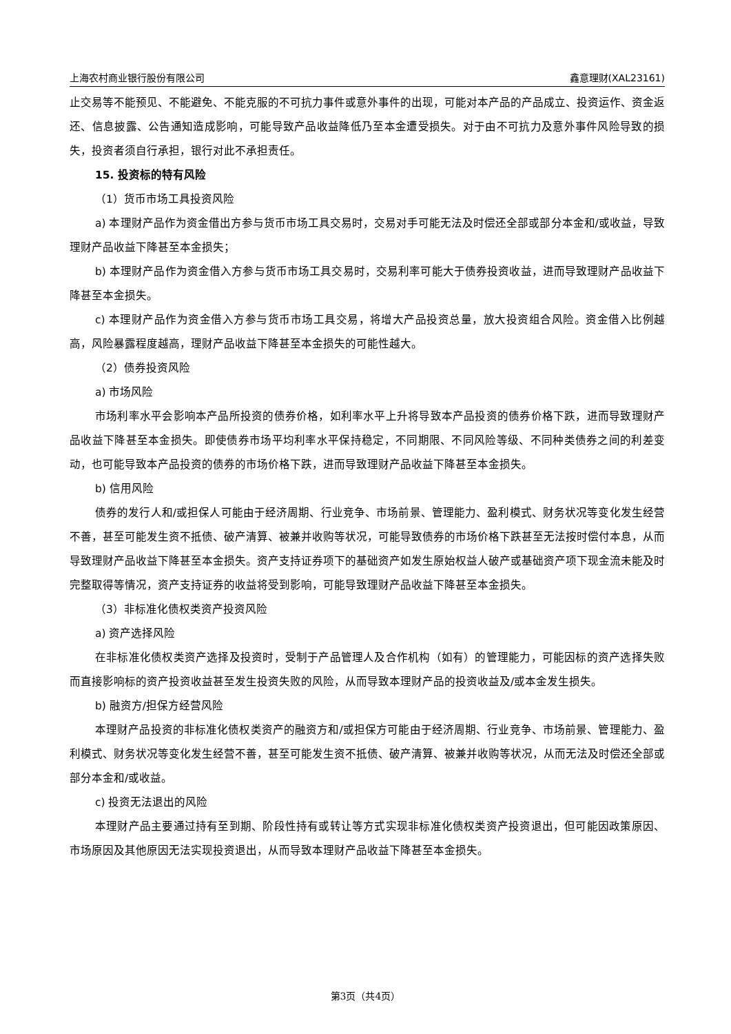上海农村商业银行股份有限公司 鑫意理财(XAL23161)
止交易等不能预见、不能避免、不能克服的不可抗力事件或意外事件的出现，可能对本产品的产品成立、投资运作、资金返还、信息披露、公告通知造成影响，可能导致产品收益降低乃至本金遭受损失。对于由不可抗力及意外事件风险导致的损失，投资者须自行承担，银行对此不承担责任。
15. 投资标的特有风险
（1）货币市场工具投资风险
a) 本理财产品作为资金借出方参与货币市场工具交易时，交易对手可能无法及时偿还全部或部分本金和/或收益，导致理财产品收益下降甚至本金损失；
b) 本理财产品作为资金借入方参与货币市场工具交易时，交易利率可能大于债券投资收益，进而导致理财产品收益下降甚至本金损失。
c) 本理财产品作为资金借入方参与货币市场工具交易，将增大产品投资总量，放大投资组合风险。资金借入比例越高，风险暴露程度越高，理财产品收益下降甚至本金损失的可能性越大。
（2）债券投资风险
a) 市场风险
市场利率水平会影响本产品所投资的债券价格，如利率水平上升将导致本产品投资的债券价格下跌，进而导致理财产品收益下降甚至本金损失。即使债券市场平均利率水平保持稳定，不同期限、不同风险等级、不同种类债券之间的利差变动，也可能导致本产品投资的债券的市场价格下跌，进而导致理财产品收益下降甚至本金损失。
b) 信用风险
债券的发行人和/或担保人可能由于经济周期、行业竞争、市场前景、管理能力、盈利模式、财务状况等变化发生经营不善，甚至可能发生资不抵债、破产清算、被兼并收购等状况，可能导致债券的市场价格下跌甚至无法按时偿付本息，从而导致理财产品收益下降甚至本金损失。资产支持证券项下的基础资产如发生原始权益人破产或基础资产项下现金流未能及时完整取得等情况，资产支持证券的收益将受到影响，可能导致理财产品收益下降甚至本金损失。
（3）非标准化债权类资产投资风险
a) 资产选择风险
在非标准化债权类资产选择及投资时，受制于产品管理人及合作机构（如有）的管理能力，可能因标的资产选择失败而直接影响标的资产投资收益甚至发生投资失败的风险，从而导致本理财产品的投资收益及/或本金发生损失。
b) 融资方/担保方经营风险
本理财产品投资的非标准化债权类资产的融资方和/或担保方可能由于经济周期、行业竞争、市场前景、管理能力、盈利模式、财务状况等变化发生经营不善，甚至可能发生资不抵债、破产清算、被兼并收购等状况，从而无法及时偿还全部或部分本金和/或收益。
c) 投资无法退出的风险
本理财产品主要通过持有至到期、阶段性持有或转让等方式实现非标准化债权类资产投资退出，但可能因政策原因、市场原因及其他原因无法实现投资退出，从而导致本理财产品收益下降甚至本金损失。
第3页（共4页）